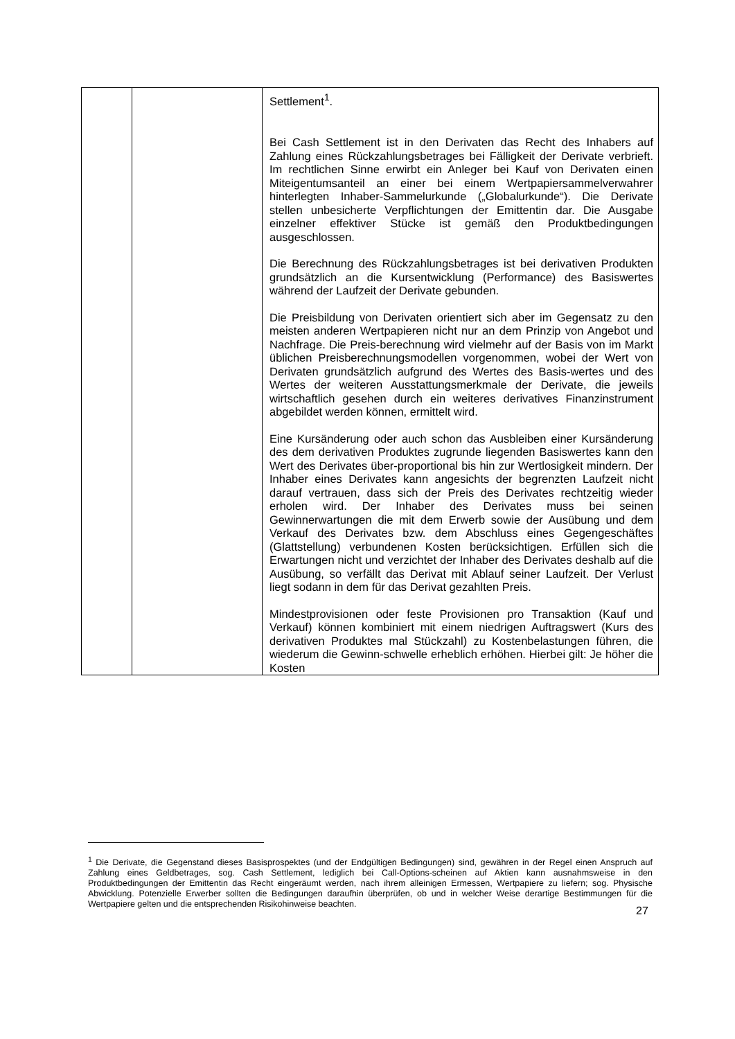| | | Settlement<sup>1</sup>. Bei Cash Settlement ist in den Derivaten das Recht des Inhabers auf Zahlung eines Rückzahlungsbetrages bei Fälligkeit der Derivate verbrieft. Im rechtlichen Sinne erwirbt ein Anleger bei Kauf von Derivaten einen Miteigentumsanteil an einer bei einem Wertpapiersammelverwahrer hinterlegten Inhaber-Sammelurkunde („Globalurkunde“). Die Derivate stellen unbesicherte Verpflichtungen der Emittentin dar. Die Ausgabe einzelner effektiver Stücke ist gemäß den Produktbedingungen ausgeschlossen. Die Berechnung des Rückzahlungsbetrages ist bei derivativen Produkten grundsätzlich an die Kursentwicklung (Performance) des Basiswertes während der Laufzeit der Derivate gebunden. Die Preisbildung von Derivaten orientiert sich aber im Gegensatz zu den meisten anderen Wertpapieren nicht nur an dem Prinzip von Angebot und Nachfrage. Die Preis-berechnung wird vielmehr auf der Basis von im Markt üblichen Preisberechnungsmodellen vorgenommen, wobei der Wert von Derivaten grundsätzlich aufgrund des Wertes des Basis-wertes und des Wertes der weiteren Ausstattungsmerkmale der Derivate, die jeweils wirtschaftlich gesehen durch ein weiteres derivatives Finanzinstrument abgebildet werden können, ermittelt wird. Eine Kursänderung oder auch schon das Ausbleiben einer Kursänderung des dem derivativen Produktes zugrunde liegenden Basiswertes kann den Wert des Derivates über-proportional bis hin zur Wertlosigkeit mindern. Der Inhaber eines Derivates kann angesichts der begrenzten Laufzeit nicht darauf vertrauen, dass sich der Preis des Derivates rechtzeitig wieder erholen wird. Der Inhaber des Derivates muss bei seinen Gewinnerwartungen die mit dem Erwerb sowie der Ausübung und dem Verkauf des Derivates bzw. dem Abschluss eines Gegengeschäftes (Glattstellung) verbundenen Kosten berücksichtigen. Erfüllen sich die Erwartungen nicht und verzichtet der Inhaber des Derivates deshalb auf die Ausübung, so verfällt das Derivat mit Ablauf seiner Laufzeit. Der Verlust liegt sodann in dem für das Derivat gezahlten Preis. Mindestprovisionen oder feste Provisionen pro Transaktion (Kauf und Verkauf) können kombiniert mit einem niedrigen Auftragswert (Kurs des derivativen Produktes mal Stückzahl) zu Kostenbelastungen führen, die wiederum die Gewinn-schwelle erheblich erhöhen. Hierbei gilt: Je höher die Kosten |
<sup>1</sup> Die Derivate, die Gegenstand dieses Basisprospektes (und der Endgültigen Bedingungen) sind, gewähren in der Regel einen Anspruch auf Zahlung eines Geldbetrages, sog. Cash Settlement, lediglich bei Call-Options-scheinen auf Aktien kann ausnahmsweise in den Produktbedingungen der Emittentin das Recht eingeräumt werden, nach ihrem alleinigen Ermessen, Wertpapiere zu liefern; sog. Physische Abwicklung. Potenzielle Erwerber sollten die Bedingungen daraufhin überprüfen, ob und in welcher Weise derartige Bestimmungen für die Wertpapiere gelten und die entsprechenden Risikohinweise beachten.
27